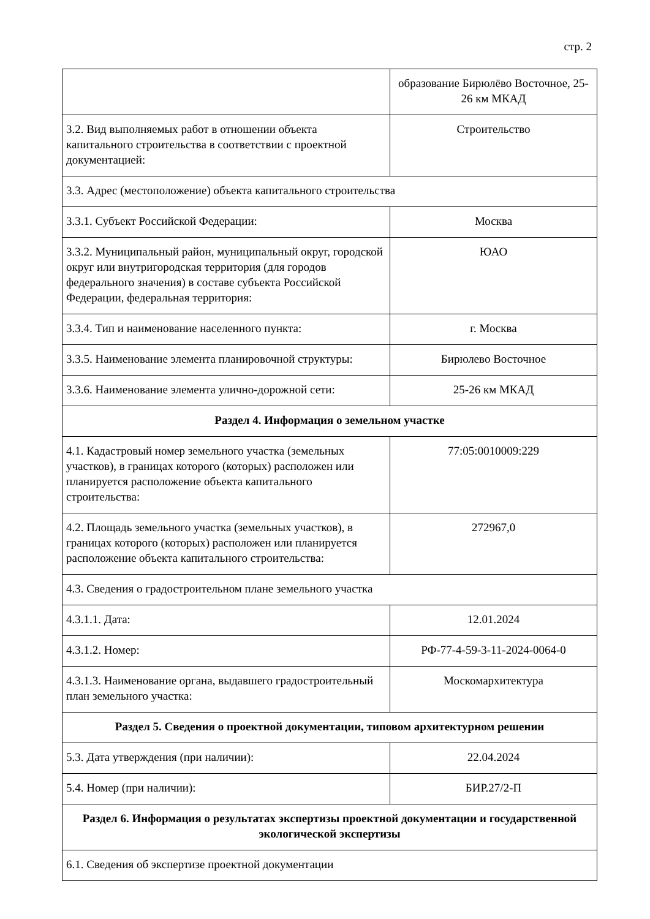стр. 2
| | образование Бирюлёво Восточное, 25-26 км МКАД |
| 3.2. Вид выполняемых работ в отношении объекта капитального строительства в соответствии с проектной документацией: | Строительство |
| 3.3. Адрес (местоположение) объекта капитального строительства | |
| 3.3.1. Субъект Российской Федерации: | Москва |
| 3.3.2. Муниципальный район, муниципальный округ, городской округ или внутригородская территория (для городов федерального значения) в составе субъекта Российской Федерации, федеральная территория: | ЮАО |
| 3.3.4. Тип и наименование населенного пункта: | г. Москва |
| 3.3.5. Наименование элемента планировочной структуры: | Бирюлево Восточное |
| 3.3.6. Наименование элемента улично-дорожной сети: | 25-26 км МКАД |
| Раздел 4. Информация о земельном участке | |
| 4.1. Кадастровый номер земельного участка (земельных участков), в границах которого (которых) расположен или планируется расположение объекта капитального строительства: | 77:05:0010009:229 |
| 4.2. Площадь земельного участка (земельных участков), в границах которого (которых) расположен или планируется расположение объекта капитального строительства: | 272967,0 |
| 4.3. Сведения о градостроительном плане земельного участка | |
| 4.3.1.1. Дата: | 12.01.2024 |
| 4.3.1.2. Номер: | РФ-77-4-59-3-11-2024-0064-0 |
| 4.3.1.3. Наименование органа, выдавшего градостроительный план земельного участка: | Москомархитектура |
| Раздел 5. Сведения о проектной документации, типовом архитектурном решении | |
| 5.3. Дата утверждения (при наличии): | 22.04.2024 |
| 5.4. Номер (при наличии): | БИР.27/2-П |
| Раздел 6. Информация о результатах экспертизы проектной документации и государственной экологической экспертизы | |
| 6.1. Сведения об экспертизе проектной документации | |